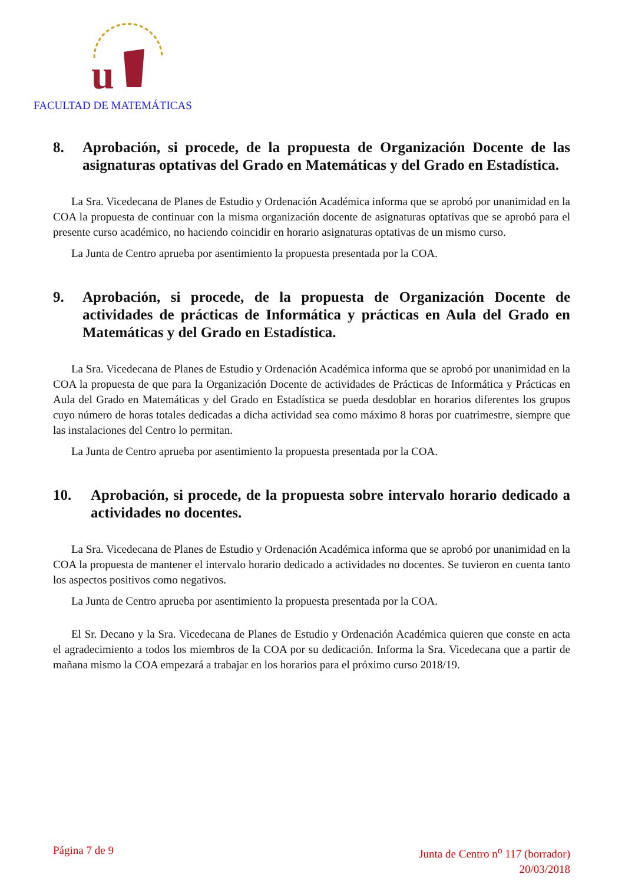u
FACULTAD DE MATEMÁTICAS
8. Aprobación, si procede, de la propuesta de Organización Docente de las asignaturas optativas del Grado en Matemáticas y del Grado en Estadística.
La Sra. Vicedecana de Planes de Estudio y Ordenación Académica informa que se aprobó por unanimidad en la COA la propuesta de continuar con la misma organización docente de asignaturas optativas que se aprobó para el presente curso académico, no haciendo coincidir en horario asignaturas optativas de un mismo curso.
La Junta de Centro aprueba por asentimiento la propuesta presentada por la COA.
9. Aprobación, si procede, de la propuesta de Organización Docente de actividades de prácticas de Informática y prácticas en Aula del Grado en Matemáticas y del Grado en Estadística.
La Sra. Vicedecana de Planes de Estudio y Ordenación Académica informa que se aprobó por unanimidad en la COA la propuesta de que para la Organización Docente de actividades de Prácticas de Informática y Prácticas en Aula del Grado en Matemáticas y del Grado en Estadística se pueda desdoblar en horarios diferentes los grupos cuyo número de horas totales dedicadas a dicha actividad sea como máximo 8 horas por cuatrimestre, siempre que las instalaciones del Centro lo permitan.
La Junta de Centro aprueba por asentimiento la propuesta presentada por la COA.
10. Aprobación, si procede, de la propuesta sobre intervalo horario dedicado a actividades no docentes.
La Sra. Vicedecana de Planes de Estudio y Ordenación Académica informa que se aprobó por unanimidad en la COA la propuesta de mantener el intervalo horario dedicado a actividades no docentes. Se tuvieron en cuenta tanto los aspectos positivos como negativos.
La Junta de Centro aprueba por asentimiento la propuesta presentada por la COA.
El Sr. Decano y la Sra. Vicedecana de Planes de Estudio y Ordenación Académica quieren que conste en acta el agradecimiento a todos los miembros de la COA por su dedicación. Informa la Sra. Vicedecana que a partir de mañana mismo la COA empezará a trabajar en los horarios para el próximo curso 2018/19.
Página 7 de 9 Junta de Centro n<sup>o</sup> 117 (borrador)
20/03/2018